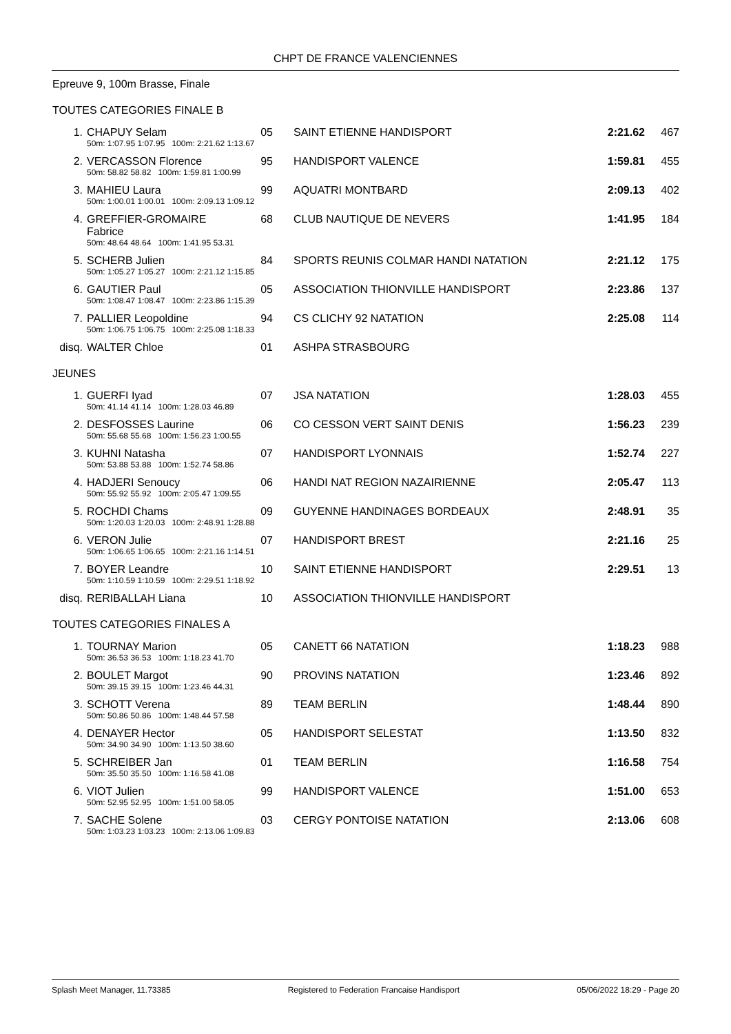CHPT DE FRANCE VALENCIENNES
Epreuve 9, 100m Brasse, Finale
TOUTES CATEGORIES FINALE B
| 1. | CHAPUY Selam | 05 | SAINT ETIENNE HANDISPORT | 2:21.62 | 467 |
| | 50m: 1:07.95 1:07.95 100m: 2:21.62 1:13.67 | | | | |
| 2. | VERCASSON Florence | 95 | HANDISPORT VALENCE | 1:59.81 | 455 |
| | 50m: 58.82 58.82 100m: 1:59.81 1:00.99 | | | | |
| 3. | MAHIEU Laura | 99 | AQUATRI MONTBARD | 2:09.13 | 402 |
| | 50m: 1:00.01 1:00.01 100m: 2:09.13 1:09.12 | | | | |
| 4. | GREFFIER-GROMAIRE Fabrice | 68 | CLUB NAUTIQUE DE NEVERS | 1:41.95 | 184 |
| | 50m: 48.64 48.64 100m: 1:41.95 53.31 | | | | |
| 5. | SCHERB Julien | 84 | SPORTS REUNIS COLMAR HANDI NATATION | 2:21.12 | 175 |
| | 50m: 1:05.27 1:05.27 100m: 2:21.12 1:15.85 | | | | |
| 6. | GAUTIER Paul | 05 | ASSOCIATION THIONVILLE HANDISPORT | 2:23.86 | 137 |
| | 50m: 1:08.47 1:08.47 100m: 2:23.86 1:15.39 | | | | |
| 7. | PALLIER Leopoldine | 94 | CS CLICHY 92 NATATION | 2:25.08 | 114 |
| | 50m: 1:06.75 1:06.75 100m: 2:25.08 1:18.33 | | | | |
| disq. | WALTER Chloe | 01 | ASHPA STRASBOURG | | |
JEUNES
| 1. | GUERFI Iyad | 07 | JSA NATATION | 1:28.03 | 455 |
| | 50m: 41.14 41.14 100m: 1:28.03 46.89 | | | | |
| 2. | DESFOSSES Laurine | 06 | CO CESSON VERT SAINT DENIS | 1:56.23 | 239 |
| | 50m: 55.68 55.68 100m: 1:56.23 1:00.55 | | | | |
| 3. | KUHNI Natasha | 07 | HANDISPORT LYONNAIS | 1:52.74 | 227 |
| | 50m: 53.88 53.88 100m: 1:52.74 58.86 | | | | |
| 4. | HADJERI Senoucy | 06 | HANDI NAT REGION NAZAIRIENNE | 2:05.47 | 113 |
| | 50m: 55.92 55.92 100m: 2:05.47 1:09.55 | | | | |
| 5. | ROCHDI Chams | 09 | GUYENNE HANDINAGES BORDEAUX | 2:48.91 | 35 |
| | 50m: 1:20.03 1:20.03 100m: 2:48.91 1:28.88 | | | | |
| 6. | VERON Julie | 07 | HANDISPORT BREST | 2:21.16 | 25 |
| | 50m: 1:06.65 1:06.65 100m: 2:21.16 1:14.51 | | | | |
| 7. | BOYER Leandre | 10 | SAINT ETIENNE HANDISPORT | 2:29.51 | 13 |
| | 50m: 1:10.59 1:10.59 100m: 2:29.51 1:18.92 | | | | |
| disq. | RERIBALLAH Liana | 10 | ASSOCIATION THIONVILLE HANDISPORT | | |
TOUTES CATEGORIES FINALES A
| 1. | TOURNAY Marion | 05 | CANETT 66 NATATION | 1:18.23 | 988 |
| | 50m: 36.53 36.53 100m: 1:18.23 41.70 | | | | |
| 2. | BOULET Margot | 90 | PROVINS NATATION | 1:23.46 | 892 |
| | 50m: 39.15 39.15 100m: 1:23.46 44.31 | | | | |
| 3. | SCHOTT Verena | 89 | TEAM BERLIN | 1:48.44 | 890 |
| | 50m: 50.86 50.86 100m: 1:48.44 57.58 | | | | |
| 4. | DENAYER Hector | 05 | HANDISPORT SELESTAT | 1:13.50 | 832 |
| | 50m: 34.90 34.90 100m: 1:13.50 38.60 | | | | |
| 5. | SCHREIBER Jan | 01 | TEAM BERLIN | 1:16.58 | 754 |
| | 50m: 35.50 35.50 100m: 1:16.58 41.08 | | | | |
| 6. | VIOT Julien | 99 | HANDISPORT VALENCE | 1:51.00 | 653 |
| | 50m: 52.95 52.95 100m: 1:51.00 58.05 | | | | |
| 7. | SACHE Solene | 03 | CERGY PONTOISE NATATION | 2:13.06 | 608 |
| | 50m: 1:03.23 1:03.23 100m: 2:13.06 1:09.83 | | | | |
Splash Meet Manager, 11.73385 Registered to Federation Francaise Handisport 05/06/2022 18:29 - Page 20